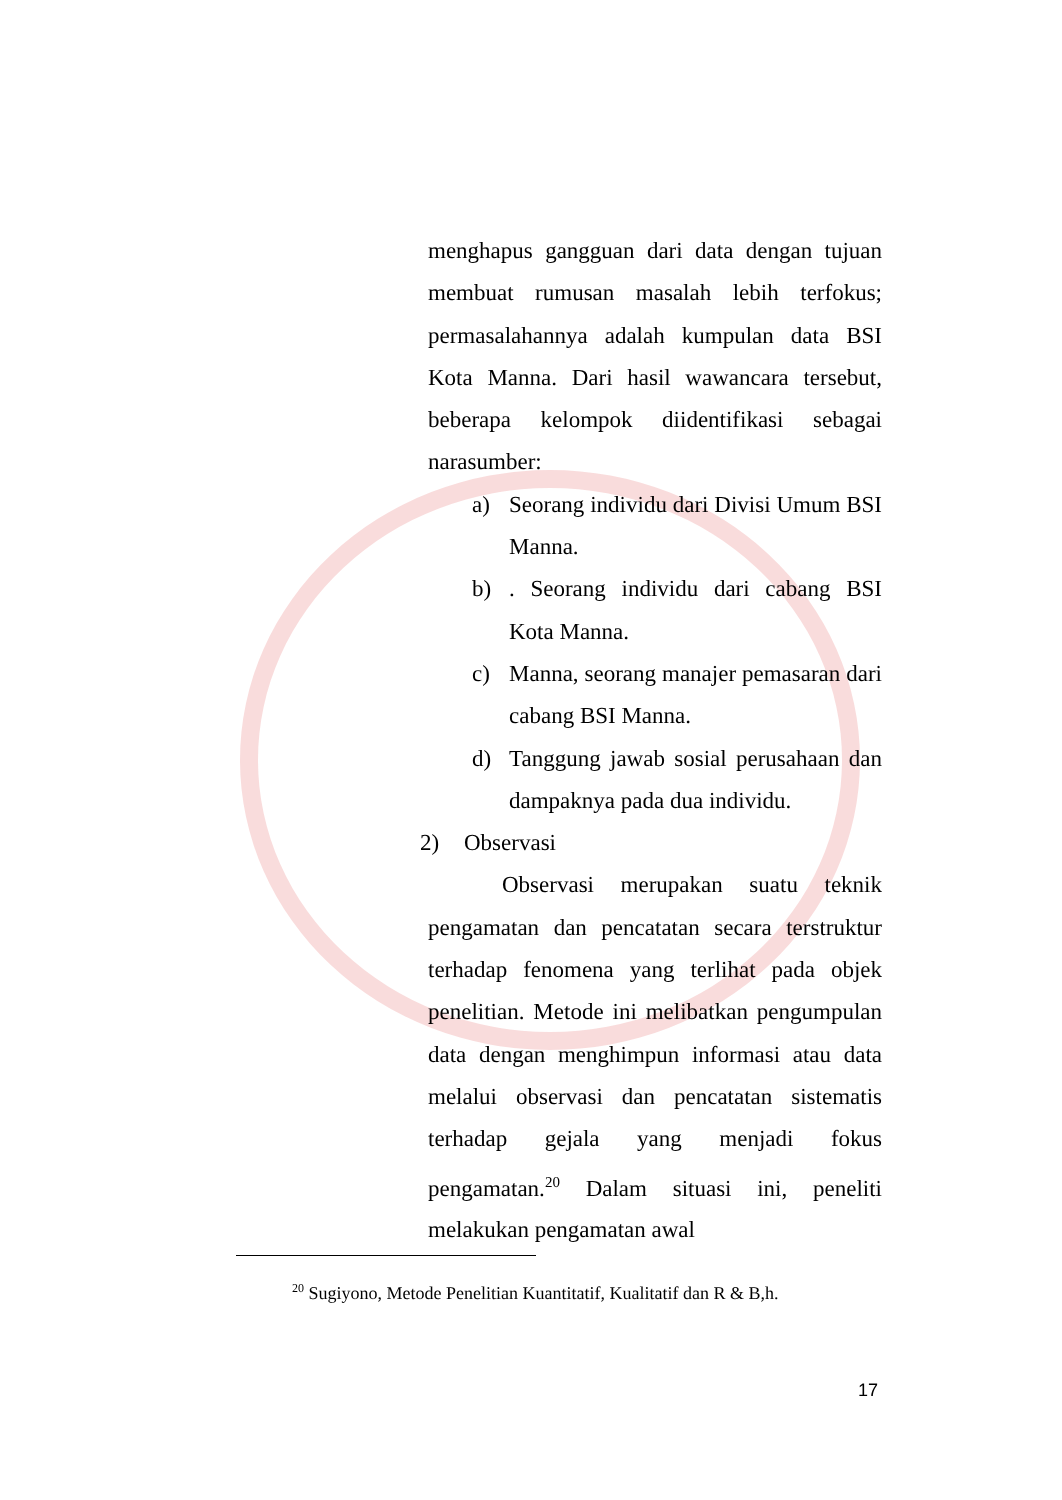menghapus gangguan dari data dengan tujuan membuat rumusan masalah lebih terfokus; permasalahannya adalah kumpulan data BSI Kota Manna. Dari hasil wawancara tersebut, beberapa kelompok diidentifikasi sebagai narasumber:
a) Seorang individu dari Divisi Umum BSI Manna.
b). Seorang individu dari cabang BSI Kota Manna.
c) Manna, seorang manajer pemasaran dari cabang BSI Manna.
d) Tanggung jawab sosial perusahaan dan dampaknya pada dua individu.
2) Observasi
Observasi merupakan suatu teknik pengamatan dan pencatatan secara terstruktur terhadap fenomena yang terlihat pada objek penelitian. Metode ini melibatkan pengumpulan data dengan menghimpun informasi atau data melalui observasi dan pencatatan sistematis terhadap gejala yang menjadi fokus pengamatan.<sup>20</sup> Dalam situasi ini, peneliti melakukan pengamatan awal
<sup>20</sup> Sugiyono, Metode Penelitian Kuantitatif, Kualitatif dan R & B,h.
17